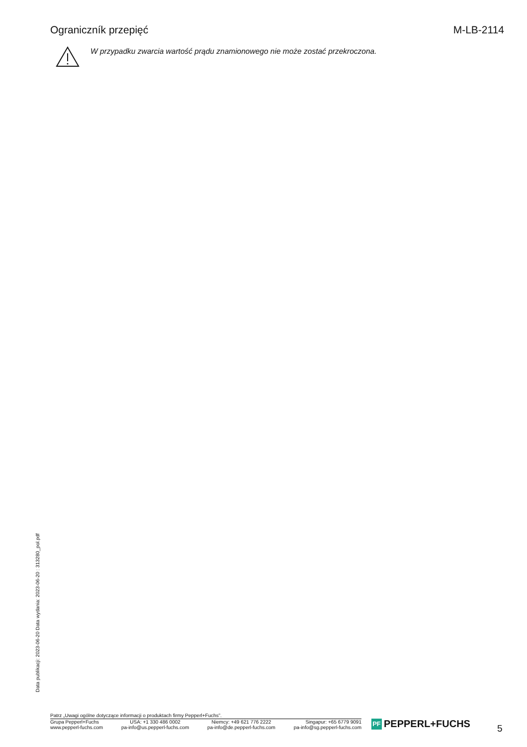Ograniczník przepięć M-LB-2114
W przypadku zwarcia wartość prądu znamionowego nie może zostać przekroczona.
Data publikacji: 2023-06-20 Data wydania: 2023-06-20 : 313280_pol.pdf
Patrz „Uwagi ogólne dotyczące informacji o produktach firmy Pepperl+Fuchs”.
Grupa Pepperl+Fuchs
www.pepperl-fuchs.com
USA: +1 330 486 0002
pa-info@us.pepperl-fuchs.com
Niemcy: +49 621 776 2222
pa-info@de.pepperl-fuchs.com
Singapur: +65 6779 9091
pa-info@sg.pepperl-fuchs.com
PF
PEPPERL+FUCHS
5